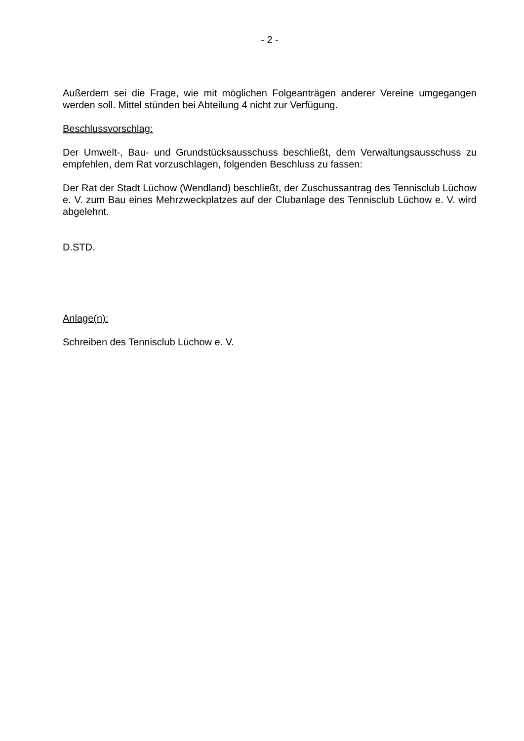- 2 -
Außerdem sei die Frage, wie mit möglichen Folgeanträgen anderer Vereine umgegangen werden soll. Mittel stünden bei Abteilung 4 nicht zur Verfügung.
Beschlussvorschlag:
Der Umwelt-, Bau- und Grundstücksausschuss beschließt, dem Verwaltungsausschuss zu empfehlen, dem Rat vorzuschlagen, folgenden Beschluss zu fassen:
Der Rat der Stadt Lüchow (Wendland) beschließt, der Zuschussantrag des Tennisclub Lüchow e. V. zum Bau eines Mehrzweckplatzes auf der Clubanlage des Tennisclub Lüchow e. V. wird abgelehnt.
D.STD.
Anlage(n):
Schreiben des Tennisclub Lüchow e. V.